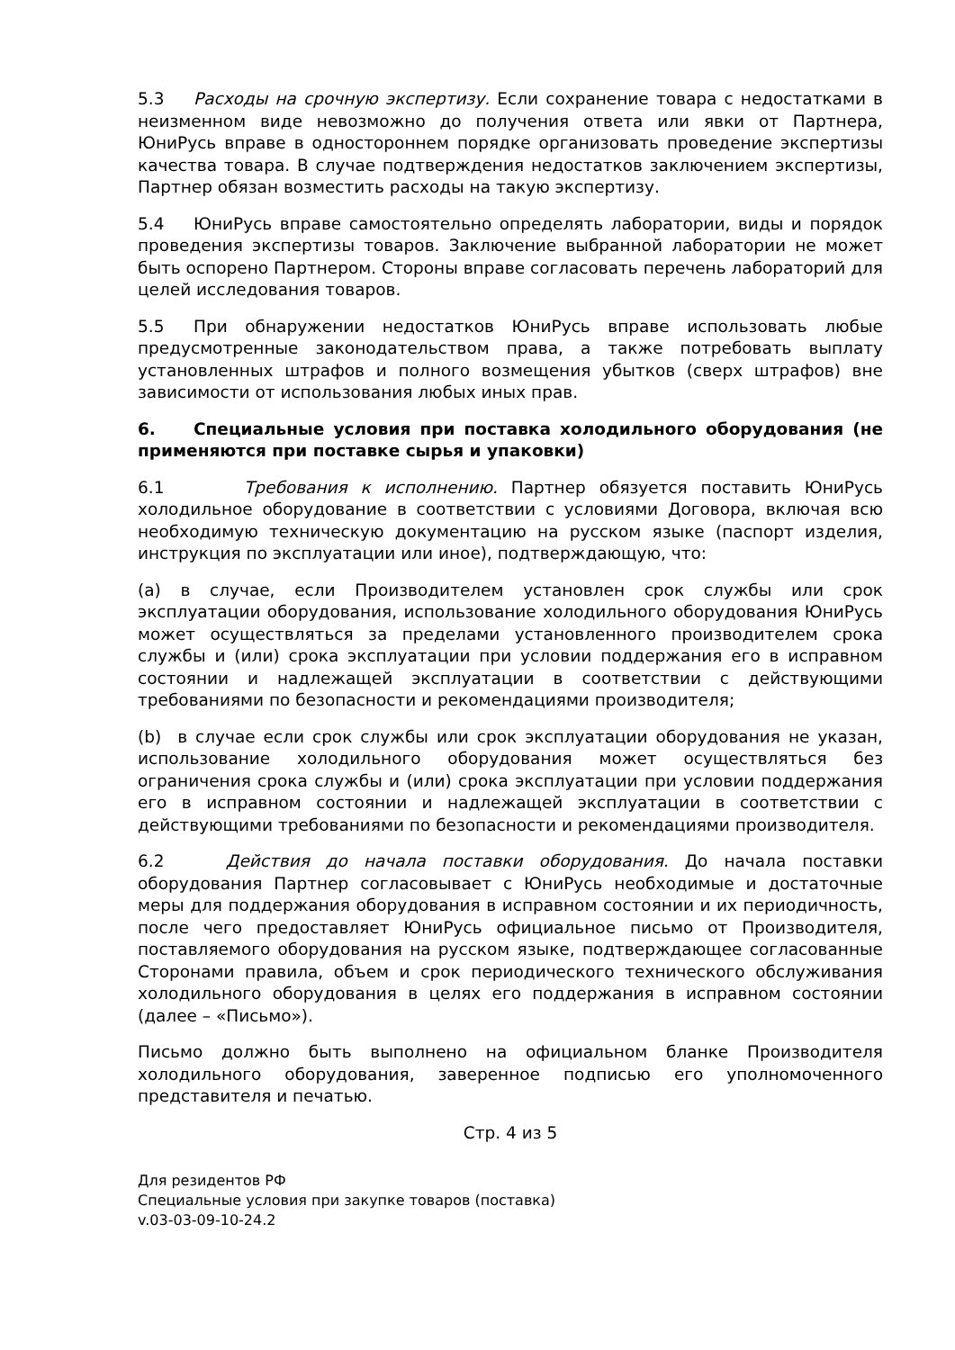5.3 Расходы на срочную экспертизу. Если сохранение товара с недостатками в неизменном виде невозможно до получения ответа или явки от Партнера, ЮниРусь вправе в одностороннем порядке организовать проведение экспертизы качества товара. В случае подтверждения недостатков заключением экспертизы, Партнер обязан возместить расходы на такую экспертизу.
5.4 ЮниРусь вправе самостоятельно определять лаборатории, виды и порядок проведения экспертизы товаров. Заключение выбранной лаборатории не может быть оспорено Партнером. Стороны вправе согласовать перечень лабораторий для целей исследования товаров.
5.5 При обнаружении недостатков ЮниРусь вправе использовать любые предусмотренные законодательством права, а также потребовать выплату установленных штрафов и полного возмещения убытков (сверх штрафов) вне зависимости от использования любых иных прав.
6. Специальные условия при поставка холодильного оборудования (не применяются при поставке сырья и упаковки)
6.1 Требования к исполнению. Партнер обязуется поставить ЮниРусь холодильное оборудование в соответствии с условиями Договора, включая всю необходимую техническую документацию на русском языке (паспорт изделия, инструкция по эксплуатации или иное), подтверждающую, что:
(a) в случае, если Производителем установлен срок службы или срок эксплуатации оборудования, использование холодильного оборудования ЮниРусь может осуществляться за пределами установленного производителем срока службы и (или) срока эксплуатации при условии поддержания его в исправном состоянии и надлежащей эксплуатации в соответствии с действующими требованиями по безопасности и рекомендациями производителя;
(b) в случае если срок службы или срок эксплуатации оборудования не указан, использование холодильного оборудования может осуществляться без ограничения срока службы и (или) срока эксплуатации при условии поддержания его в исправном состоянии и надлежащей эксплуатации в соответствии с действующими требованиями по безопасности и рекомендациями производителя.
6.2 Действия до начала поставки оборудования. До начала поставки оборудования Партнер согласовывает с ЮниРусь необходимые и достаточные меры для поддержания оборудования в исправном состоянии и их периодичность, после чего предоставляет ЮниРусь официальное письмо от Производителя, поставляемого оборудования на русском языке, подтверждающее согласованные Сторонами правила, объем и срок периодического технического обслуживания холодильного оборудования в целях его поддержания в исправном состоянии (далее – «Письмо»).
Письмо должно быть выполнено на официальном бланке Производителя холодильного оборудования, заверенное подписью его уполномоченного представителя и печатью.
Стр. 4 из 5
Для резидентов РФ
Специальные условия при закупке товаров (поставка)
v.03-03-09-10-24.2